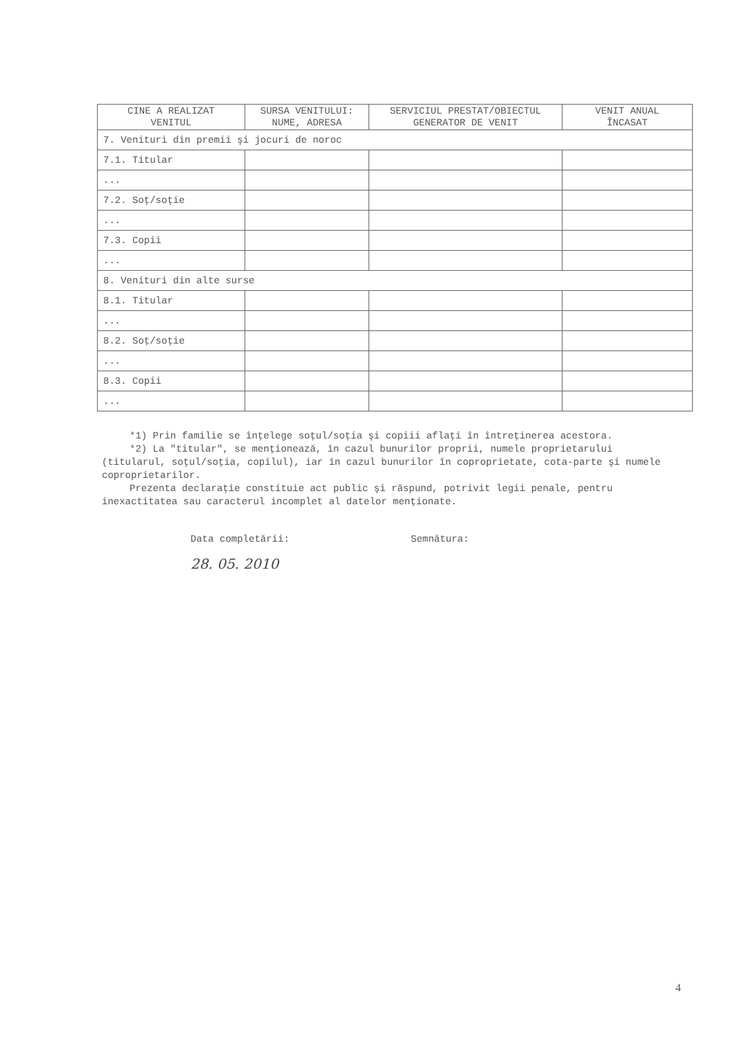| CINE A REALIZAT VENITUL | SURSA VENITULUI: NUME, ADRESA | SERVICIUL PRESTAT/OBIECTUL GENERATOR DE VENIT | VENIT ANUAL ÎNCASAT |
| --- | --- | --- | --- |
| 7. Venituri din premii şi jocuri de noroc | | | |
| 7.1. Titular | | | |
| ... | | | |
| 7.2. Soţ/soţie | | | |
| ... | | | |
| 7.3. Copii | | | |
| ... | | | |
| 8. Venituri din alte surse | | | |
| 8.1. Titular | | | |
| ... | | | |
| 8.2. Soţ/soţie | | | |
| ... | | | |
| 8.3. Copii | | | |
| ... | | | |
*1) Prin familie se înţelege soţul/soţia şi copiii aflaţi în întreţinerea acestora.
*2) La "titular", se menţionează, în cazul bunurilor proprii, numele proprietarului (titularul, soţul/soţia, copilul), iar în cazul bunurilor în coproprietate, cota-parte şi numele coproprietarilor.
Prezenta declaraţie constituie act public şi răspund, potrivit legii penale, pentru inexactitatea sau caracterul incomplet al datelor menţionate.
Data completării:
28. 05. 2010
Semnătura:
4